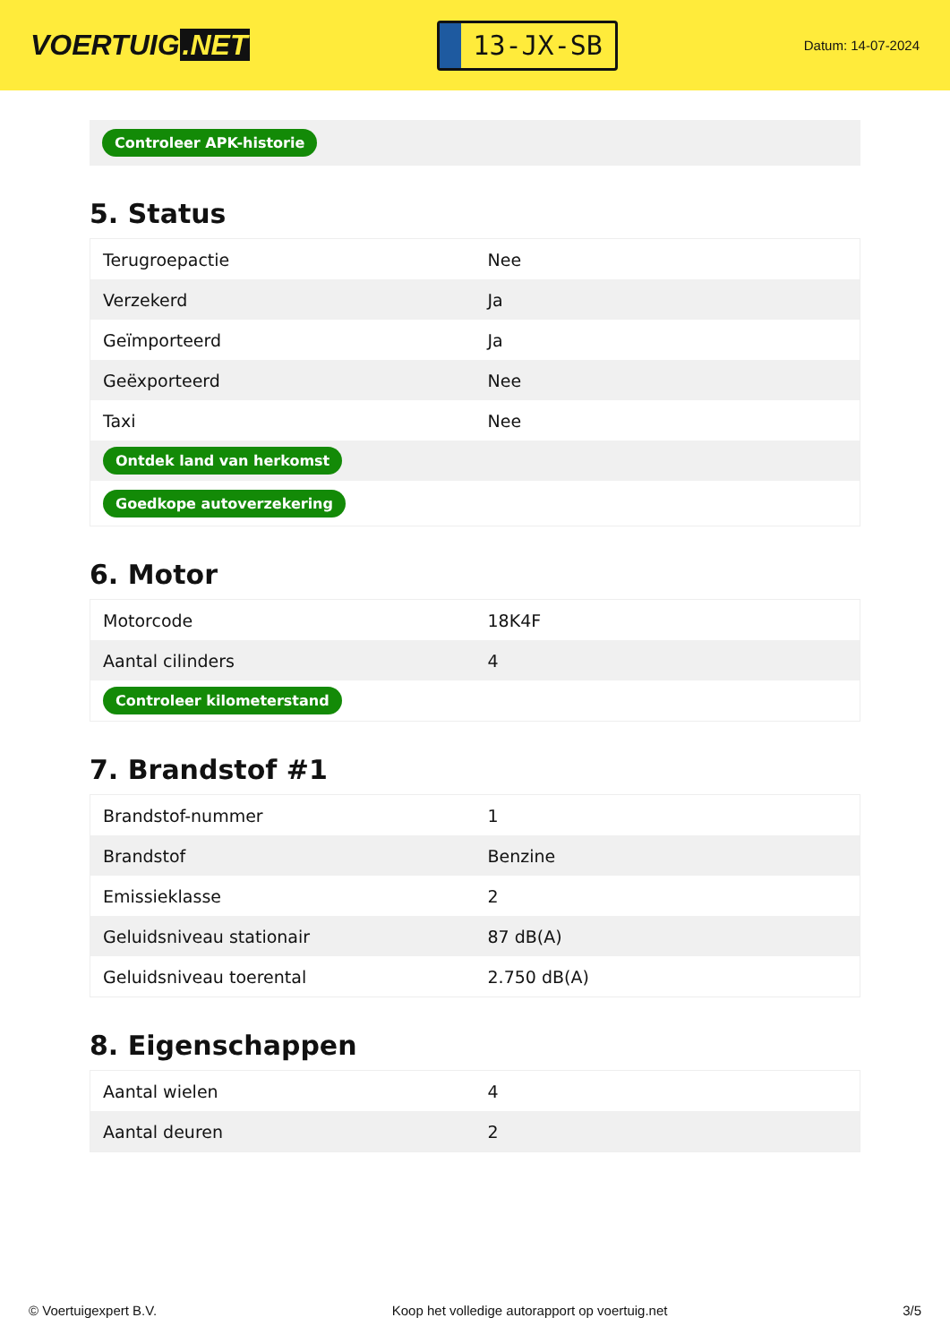VOERTUIG.NET
13-JX-SB
Datum: 14-07-2024
Controleer APK-historie
5. Status
| Terugroepactie | Nee |
| Verzekerd | Ja |
| Geïmporteerd | Ja |
| Geëxporteerd | Nee |
| Taxi | Nee |
| Ontdek land van herkomst | |
| Goedkope autoverzekering | |
6. Motor
| Motorcode | 18K4F |
| Aantal cilinders | 4 |
| Controleer kilometerstand | |
7. Brandstof #1
| Brandstof-nummer | 1 |
| Brandstof | Benzine |
| Emissieklasse | 2 |
| Geluidsniveau stationair | 87 dB(A) |
| Geluidsniveau toerental | 2.750 dB(A) |
8. Eigenschappen
| Aantal wielen | 4 |
| Aantal deuren | 2 |
© Voertuigexpert B.V. Koop het volledige autorapport op voertuig.net 3/5